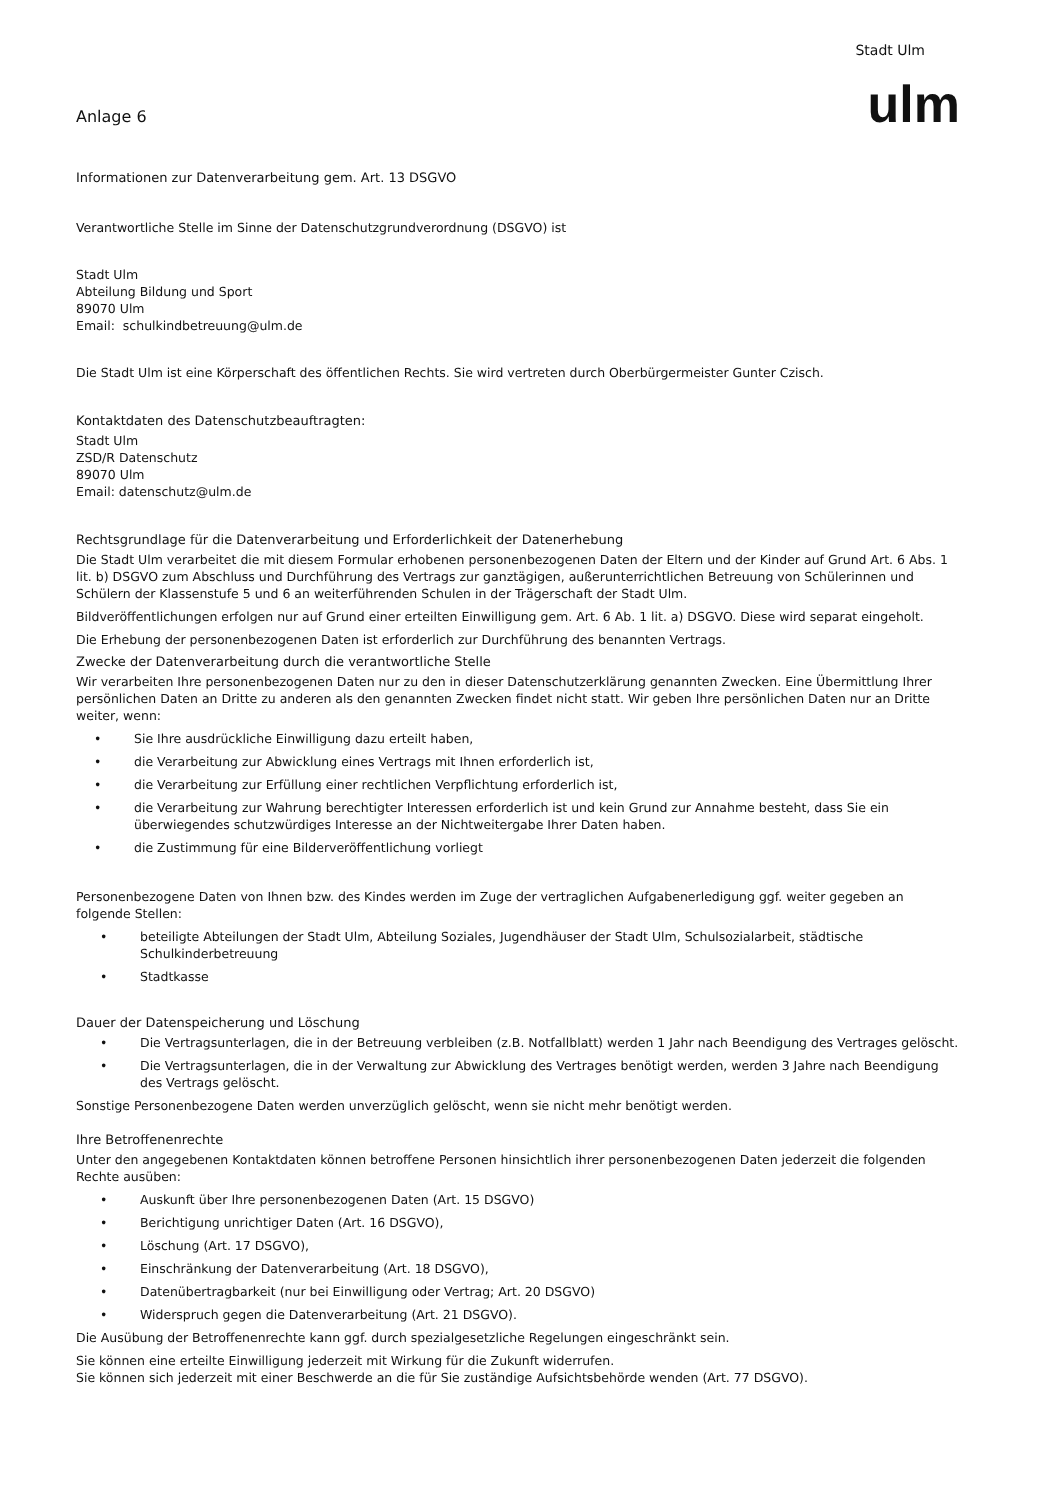Anlage 6
Stadt Ulm
ulm
Informationen zur Datenverarbeitung gem. Art. 13 DSGVO
Verantwortliche Stelle im Sinne der Datenschutzgrundverordnung (DSGVO) ist
Stadt Ulm
Abteilung Bildung und Sport
89070 Ulm
Email: schulkindbetreuung@ulm.de
Die Stadt Ulm ist eine Körperschaft des öffentlichen Rechts. Sie wird vertreten durch Oberbürgermeister Gunter Czisch.
Kontaktdaten des Datenschutzbeauftragten:
Stadt Ulm
ZSD/R Datenschutz
89070 Ulm
Email: datenschutz@ulm.de
Rechtsgrundlage für die Datenverarbeitung und Erforderlichkeit der Datenerhebung
Die Stadt Ulm verarbeitet die mit diesem Formular erhobenen personenbezogenen Daten der Eltern und der Kinder auf Grund Art. 6 Abs. 1 lit. b) DSGVO zum Abschluss und Durchführung des Vertrags zur ganztägigen, außerunterrichtlichen Betreuung von Schülerinnen und Schülern der Klassenstufe 5 und 6 an weiterführenden Schulen in der Trägerschaft der Stadt Ulm.
Bildveröffentlichungen erfolgen nur auf Grund einer erteilten Einwilligung gem. Art. 6 Ab. 1 lit. a) DSGVO. Diese wird separat eingeholt.
Die Erhebung der personenbezogenen Daten ist erforderlich zur Durchführung des benannten Vertrags.
Zwecke der Datenverarbeitung durch die verantwortliche Stelle
Wir verarbeiten Ihre personenbezogenen Daten nur zu den in dieser Datenschutzerklärung genannten Zwecken. Eine Übermittlung Ihrer persönlichen Daten an Dritte zu anderen als den genannten Zwecken findet nicht statt. Wir geben Ihre persönlichen Daten nur an Dritte weiter, wenn:
• Sie Ihre ausdrückliche Einwilligung dazu erteilt haben,
• die Verarbeitung zur Abwicklung eines Vertrags mit Ihnen erforderlich ist,
• die Verarbeitung zur Erfüllung einer rechtlichen Verpflichtung erforderlich ist,
• die Verarbeitung zur Wahrung berechtigter Interessen erforderlich ist und kein Grund zur Annahme besteht, dass Sie ein überwiegendes schutzwürdiges Interesse an der Nichtweitergabe Ihrer Daten haben.
• die Zustimmung für eine Bilderveröffentlichung vorliegt
Personenbezogene Daten von Ihnen bzw. des Kindes werden im Zuge der vertraglichen Aufgabenerledigung ggf. weiter gegeben an folgende Stellen:
• beteiligte Abteilungen der Stadt Ulm, Abteilung Soziales, Jugendhäuser der Stadt Ulm, Schulsozialarbeit, städtische Schulkinderbetreuung
• Stadtkasse
Dauer der Datenspeicherung und Löschung
• Die Vertragsunterlagen, die in der Betreuung verbleiben (z.B. Notfallblatt) werden 1 Jahr nach Beendigung des Vertrages gelöscht.
• Die Vertragsunterlagen, die in der Verwaltung zur Abwicklung des Vertrages benötigt werden, werden 3 Jahre nach Beendigung des Vertrags gelöscht.
Sonstige Personenbezogene Daten werden unverzüglich gelöscht, wenn sie nicht mehr benötigt werden.
Ihre Betroffenenrechte
Unter den angegebenen Kontaktdaten können betroffene Personen hinsichtlich ihrer personenbezogenen Daten jederzeit die folgenden Rechte ausüben:
• Auskunft über Ihre personenbezogenen Daten (Art. 15 DSGVO)
• Berichtigung unrichtiger Daten (Art. 16 DSGVO),
• Löschung (Art. 17 DSGVO),
• Einschränkung der Datenverarbeitung (Art. 18 DSGVO),
• Datenübertragbarkeit (nur bei Einwilligung oder Vertrag; Art. 20 DSGVO)
• Widerspruch gegen die Datenverarbeitung (Art. 21 DSGVO).
Die Ausübung der Betroffenenrechte kann ggf. durch spezialgesetzliche Regelungen eingeschränkt sein.
Sie können eine erteilte Einwilligung jederzeit mit Wirkung für die Zukunft widerrufen.
Sie können sich jederzeit mit einer Beschwerde an die für Sie zuständige Aufsichtsbehörde wenden (Art. 77 DSGVO).